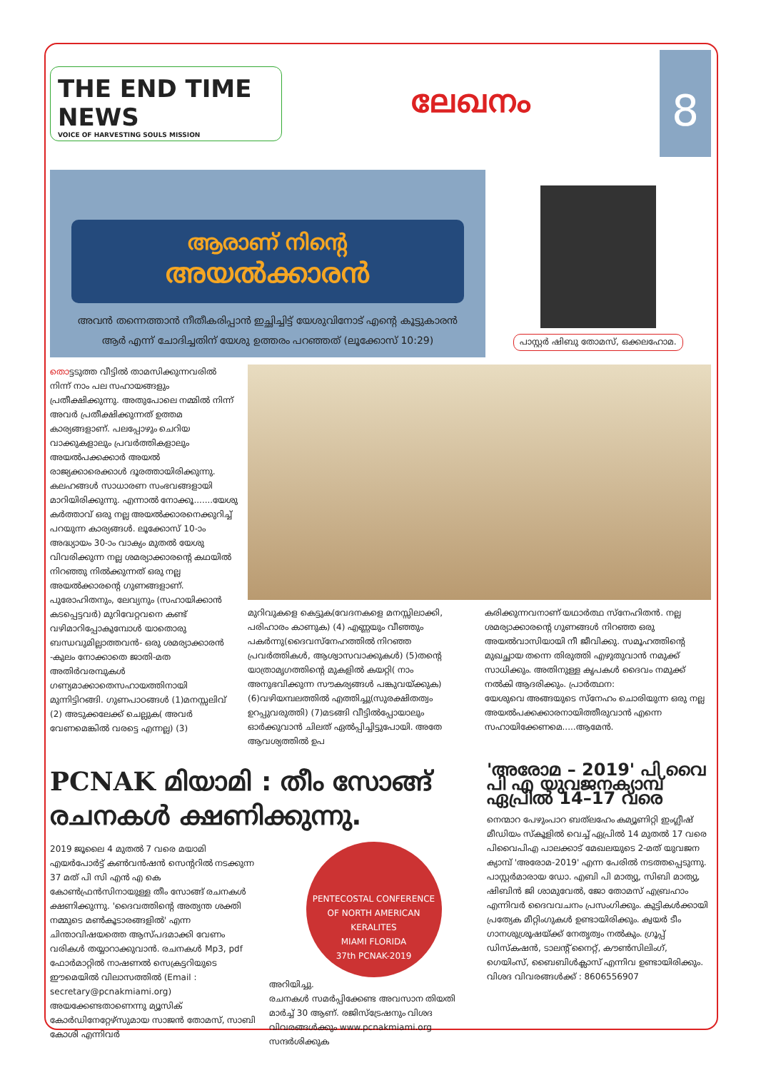THE END TIME NEWS
VOICE OF HARVESTING SOULS MISSION
ലേഖനം
8
ആരാണ് നിന്റെ
അയൽക്കാരൻ
അവൻ തന്നെത്താൻ നീതീകരിപ്പാൻ ഇച്ഛിച്ചിട്ട് യേശുവിനോട് എന്റെ കൂട്ടുകാരൻ ആർ എന്ന് ചോദിച്ചതിന് യേശു ഉത്തരം പറഞ്ഞത് (ലൂക്കോസ് 10:29)
പാസ്റ്റർ ഷിബു തോമസ്, ഒക്കലഹോമ.
തൊട്ടടുത്ത വീട്ടിൽ താമസിക്കുന്നവരിൽ നിന്ന് നാം പല സഹായങ്ങളും പ്രതീക്ഷിക്കുന്നു. അതുപോലെ നമ്മിൽ നിന്ന് അവർ പ്രതീക്ഷിക്കുന്നത് ഉത്തമ കാര്യങ്ങളാണ്. പലപ്പോഴും ചെറിയ വാക്കുകളാലും പ്രവർത്തികളാലും അയൽപക്കക്കാർ അയൽ രാജ്യക്കാരെക്കാൾ ദൂരത്തായിരിക്കുന്നു. കലഹങ്ങൾ സാധാരണ സംഭവങ്ങളായി മാറിയിരിക്കുന്നു. എന്നാൽ നോക്കൂ.......യേശു കർത്താവ് ഒരു നല്ല അയൽക്കാരനെക്കുറിച്ച് പറയുന്ന കാര്യങ്ങൾ. ലൂക്കോസ് 10-ാം അദ്ധ്യായം 30-ാം വാക്യം മുതൽ യേശു വിവരിക്കുന്ന നല്ല ശമര്യാക്കാരന്റെ കഥയിൽ നിറഞ്ഞു നിൽക്കുന്നത് ഒരു നല്ല അയൽക്കാരന്റെ ഗുണങ്ങളാണ്. പുരോഹിതനും, ലേവ്യനും (സഹായിക്കാൻ കടപ്പെട്ടവർ) മുറിവേറ്റവനെ കണ്ട് വഴിമാറിപ്പോകുമ്പോൾ യാതൊരു ബന്ധവുമില്ലാത്തവൻ- ഒരു ശമര്യാക്കാരൻ -കുലം നോക്കാതെ ജാതി-മത അതിർവരമ്പുകൾ ഗണ്യമാക്കാതെസഹായത്തിനായി മുന്നിട്ടിറങ്ങി. ഗുണപാഠങ്ങൾ (1)മനസ്സലിവ് (2) അടുക്കലേക്ക് ചെല്ലുക( അവർ വേണമെങ്കിൽ വരട്ടെ എന്നല്ല) (3)
മുറിവുകളെ കെട്ടുക(വേദനകളെ മനസ്സിലാക്കി, പരിഹാരം കാണുക) (4) എണ്ണയും വീഞ്ഞും പകർന്നു(ദൈവസ്നേഹത്തിൽ നിറഞ്ഞ പ്രവർത്തികൾ, ആശ്വാസവാക്കുകൾ) (5)തന്റെ യാത്രാമൃഗത്തിന്റെ മുകളിൽ കയറ്റി( നാം അനുഭവിക്കുന്ന സൗകര്യങ്ങൾ പങ്കുവയ്ക്കുക) (6)വഴിയമ്പലത്തിൽ എത്തിച്ചു(സുരക്ഷിതത്വം ഉറപ്പുവരുത്തി) (7)മടങ്ങി വീട്ടിൽപ്പോയാലും ഓർക്കുവാൻ ചിലത് ഏൽപ്പിച്ചിട്ടുപോയി. അതേ ആവശ്യത്തിൽ ഉപ
കരിക്കുന്നവനാണ് യഥാർത്ഥ സ്നേഹിതൻ. നല്ല ശമര്യാക്കാരന്റെ ഗുണങ്ങൾ നിറഞ്ഞ ഒരു അയൽവാസിയായി നീ ജീവിക്കു. സമൂഹത്തിന്റെ മുഖച്ഛായ തന്നെ തിരുത്തി എഴുതുവാൻ നമുക്ക് സാധിക്കും. അതിനുള്ള കൃപകൾ ദൈവം നമുക്ക് നൽകി ആദരിക്കും. പ്രാർത്ഥന:
യേശുവെ അങ്ങയുടെ സ്നേഹം ചൊരിയുന്ന ഒരു നല്ല അയൽപക്കക്കാരനായിത്തീരുവാൻ എന്നെ സഹായിക്കേണമെ.....ആമേൻ.
PCNAK മിയാമി : തീം സോങ്ങ് രചനകൾ ക്ഷണിക്കുന്നു.
2019 ജൂലൈ 4 മുതൽ 7 വരെ മയാമി എയർപോർട്ട് കൺവൻഷൻ സെന്ററിൽ നടക്കുന്ന 37 മത് പി സി എൻ എ കെ കോൺഫ്രൻസിനായുള്ള തീം സോങ്ങ് രചനകൾ ക്ഷണിക്കുന്നു. 'ദൈവത്തിന്റെ അത്യന്ത ശക്തി നമ്മുടെ മൺകൂടാരങ്ങളിൽ' എന്ന ചിന്താവിഷയത്തെ ആസ്പദമാക്കി വേണം വരികൾ തയ്യാറാക്കുവാൻ. രചനകൾ Mp3, pdf ഫോർമാറ്റിൽ നാഷണൽ സെക്രട്ടറിയുടെ ഈമെയിൽ വിലാസത്തിൽ (Email : secretary@pcnakmiami.org) അയക്കേണ്ടതാണെന്നു മ്യൂസിക് കോർഡിനേറ്റേഴ്സുമായ സാജൻ തോമസ്, സാബി കോശി എന്നിവർ
PENTECOSTAL CONFERENCE OF NORTH AMERICAN KERALITES
MIAMI FLORIDA
37th PCNAK-2019
അറിയിച്ചു.
രചനകൾ സമർപ്പിക്കേണ്ട അവസാന തിയതി മാർച്ച് 30 ആണ്. രജിസ്ട്രേഷനും വിശദ വിവരങ്ങൾക്കും www.pcnakmiami.org സന്ദർശിക്കുക
'അരോമ – 2019' പി വൈ പി എ യുവജനക്യാമ്പ് ഏപ്രിൽ 14–17 വരെ
നെന്മാറ പേഴുംപാറ ബത്‌ലഹേം കമ്യൂണിറ്റി ഇംഗ്ലീഷ് മീഡിയം സ്കൂളിൽ വെച്ച് ഏപ്രിൽ 14 മുതൽ 17 വരെ പിവൈപിഎ പാലക്കാട് മേഖലയുടെ 2-മത് യുവജന ക്യാമ്പ് 'അരോമ-2019' എന്ന പേരിൽ നടത്തപ്പെടുന്നു. പാസ്റ്റർമാരായ ഡോ. എബി പി മാത്യു, സിബി മാത്യു, ഷിബിൻ ജി ശാമുവേൽ, ജോ തോമസ് എബ്രഹാം എന്നിവർ ദൈവവചനം പ്രസംഗിക്കും. കുട്ടികൾക്കായി പ്രത്യേക മീറ്റിംഗുകൾ ഉണ്ടായിരിക്കും. ക്വയർ ടീം ഗാനശുശ്രൂഷയ്ക്ക് നേതൃത്വം നൽകും. ഗ്രൂപ്പ് ഡിസ്കഷൻ, ടാലന്റ് നൈറ്റ്, കൗൺസിലിംഗ്, ഗെയിംസ്, ബൈബിൾക്ലാസ് എന്നിവ ഉണ്ടായിരിക്കും. വിശദ വിവരങ്ങൾക്ക് : 8606556907